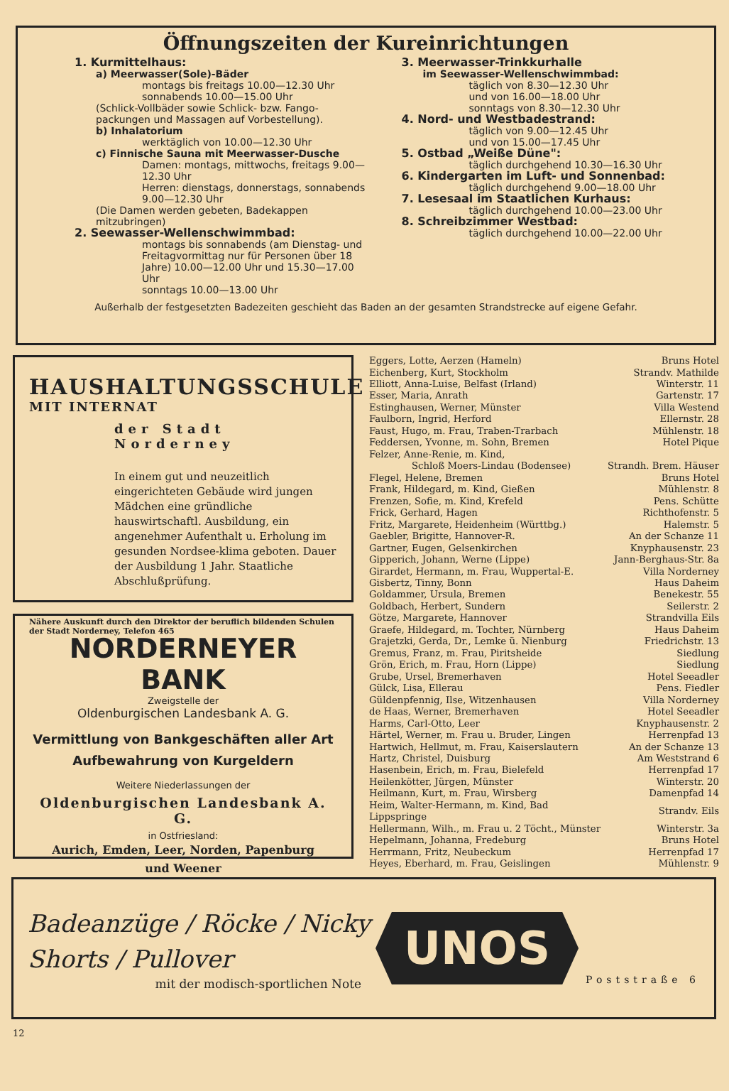Öffnungszeiten der Kureinrichtungen
1. Kurmittelhaus:
a) Meerwasser(Sole)-Bäder
montags bis freitags 10.00—12.30 Uhr
sonnabends 10.00—15.00 Uhr
(Schlick-Vollbäder sowie Schlick- bzw. Fango-packungen und Massagen auf Vorbestellung).
b) Inhalatorium
werktäglich von 10.00—12.30 Uhr
c) Finnische Sauna mit Meerwasser-Dusche
Damen: montags, mittwochs, freitags 9.00—12.30 Uhr
Herren: dienstags, donnerstags, sonnabends 9.00—12.30 Uhr
(Die Damen werden gebeten, Badekappen mitzubringen)
2. Seewasser-Wellenschwimmbad:
montags bis sonnabends (am Dienstag- und Freitagvormittag nur für Personen über 18 Jahre) 10.00—12.00 Uhr und 15.30—17.00 Uhr
sonntags 10.00—13.00 Uhr
3. Meerwasser-Trinkkurhalle
im Seewasser-Wellenschwimmbad:
täglich von 8.30—12.30 Uhr
und von 16.00—18.00 Uhr
sonntags von 8.30—12.30 Uhr
4. Nord- und Westbadestrand:
täglich von 9.00—12.45 Uhr
und von 15.00—17.45 Uhr
5. Ostbad „Weiße Düne":
täglich durchgehend 10.30—16.30 Uhr
6. Kindergarten im Luft- und Sonnenbad:
täglich durchgehend 9.00—18.00 Uhr
7. Lesesaal im Staatlichen Kurhaus:
täglich durchgehend 10.00—23.00 Uhr
8. Schreibzimmer Westbad:
täglich durchgehend 10.00—22.00 Uhr
Außerhalb der festgesetzten Badezeiten geschieht das Baden an der gesamten Strandstrecke auf eigene Gefahr.
HAUSHALTUNGSSCHULE
MIT INTERNAT
der Stadt Norderney
In einem gut und neuzeitlich eingerichteten Gebäude wird jungen Mädchen eine gründliche hauswirtschaftl. Ausbildung, ein angenehmer Aufenthalt u. Erholung im gesunden Nordsee-klima geboten. Dauer der Ausbildung 1 Jahr. Staatliche Abschlußprüfung.
Nähere Auskunft durch den Direktor der beruflich bildenden Schulen der Stadt Norderney, Telefon 465
NORDERNEYER BANK
Zweigstelle der
Oldenburgischen Landesbank A. G.
Vermittlung von Bankgeschäften aller Art
Aufbewahrung von Kurgeldern
Weitere Niederlassungen der
Oldenburgischen Landesbank A. G.
in Ostfriesland:
Aurich, Emden, Leer, Norden, Papenburg
und Weener
| Eggers, Lotte, Aerzen (Hameln) | Bruns Hotel |
| Eichenberg, Kurt, Stockholm | Strandv. Mathilde |
| Elliott, Anna-Luise, Belfast (Irland) | Winterstr. 11 |
| Esser, Maria, Anrath | Gartenstr. 17 |
| Estinghausen, Werner, Münster | Villa Westend |
| Faulborn, Ingrid, Herford | Ellernstr. 28 |
| Faust, Hugo, m. Frau, Traben-Trarbach | Mühlenstr. 18 |
| Feddersen, Yvonne, m. Sohn, Bremen | Hotel Pique |
| Felzer, Anne-Renie, m. Kind, | |
| Schloß Moers-Lindau (Bodensee) | Strandh. Brem. Häuser |
| Flegel, Helene, Bremen | Bruns Hotel |
| Frank, Hildegard, m. Kind, Gießen | Mühlenstr. 8 |
| Frenzen, Sofie, m. Kind, Krefeld | Pens. Schütte |
| Frick, Gerhard, Hagen | Richthofenstr. 5 |
| Fritz, Margarete, Heidenheim (Württbg.) | Halemstr. 5 |
| Gaebler, Brigitte, Hannover-R. | An der Schanze 11 |
| Gartner, Eugen, Gelsenkirchen | Knyphausenstr. 23 |
| Gipperich, Johann, Werne (Lippe) | Jann-Berghaus-Str. 8a |
| Girardet, Hermann, m. Frau, Wuppertal-E. | Villa Norderney |
| Gisbertz, Tinny, Bonn | Haus Daheim |
| Goldammer, Ursula, Bremen | Benekestr. 55 |
| Goldbach, Herbert, Sundern | Seilerstr. 2 |
| Götze, Margarete, Hannover | Strandvilla Eils |
| Graefe, Hildegard, m. Tochter, Nürnberg | Haus Daheim |
| Grajetzki, Gerda, Dr., Lemke ü. Nienburg | Friedrichstr. 13 |
| Gremus, Franz, m. Frau, Piritsheide | Siedlung |
| Grön, Erich, m. Frau, Horn (Lippe) | Siedlung |
| Grube, Ursel, Bremerhaven | Hotel Seeadler |
| Gülck, Lisa, Ellerau | Pens. Fiedler |
| Güldenpfennig, Ilse, Witzenhausen | Villa Norderney |
| de Haas, Werner, Bremerhaven | Hotel Seeadler |
| Harms, Carl-Otto, Leer | Knyphausenstr. 2 |
| Härtel, Werner, m. Frau u. Bruder, Lingen | Herrenpfad 13 |
| Hartwich, Hellmut, m. Frau, Kaiserslautern | An der Schanze 13 |
| Hartz, Christel, Duisburg | Am Weststrand 6 |
| Hasenbein, Erich, m. Frau, Bielefeld | Herrenpfad 17 |
| Heilenkötter, Jürgen, Münster | Winterstr. 20 |
| Heilmann, Kurt, m. Frau, Wirsberg | Damenpfad 14 |
| Heim, Walter-Hermann, m. Kind, Bad Lippspringe | Strandv. Eils |
| Hellermann, Wilh., m. Frau u. 2 Töcht., Münster | Winterstr. 3a |
| Hepelmann, Johanna, Fredeburg | Bruns Hotel |
| Herrmann, Fritz, Neubeckum | Herrenpfad 17 |
| Heyes, Eberhard, m. Frau, Geislingen | Mühlenstr. 9 |
Badeanzüge / Röcke / Nicky
Shorts / Pullover
mit der modisch-sportlichen Note
UNOS
Poststraße 6
12